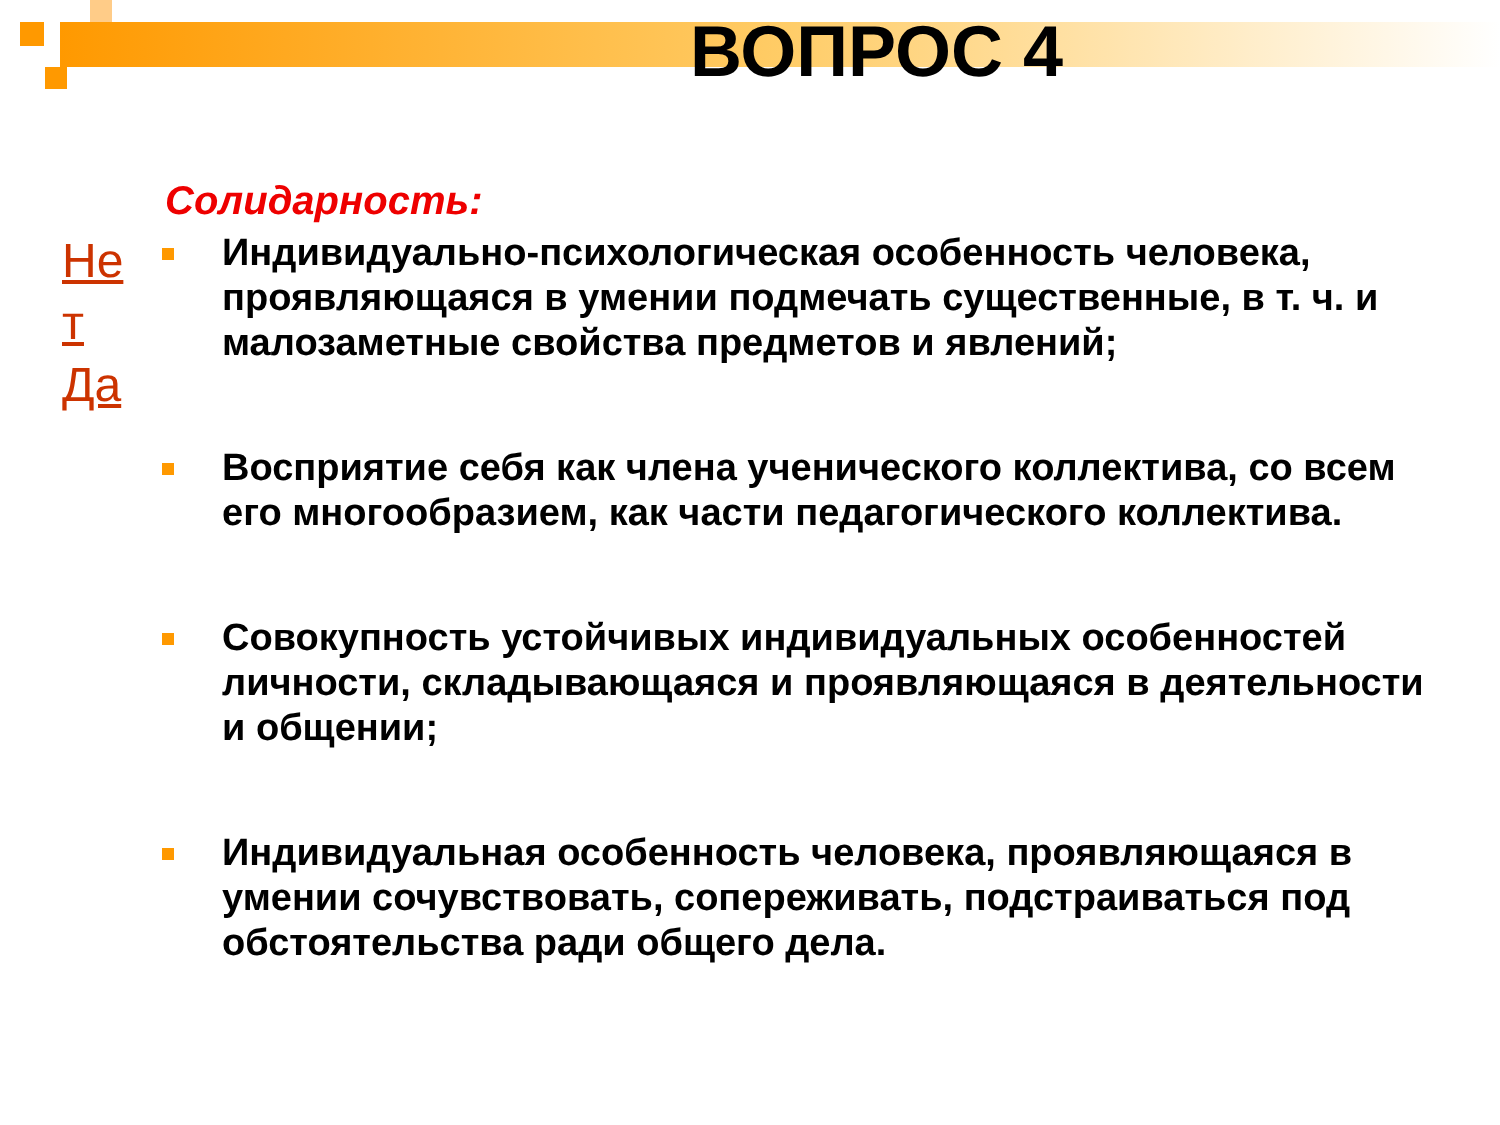ВОПРОС 4
Солидарность:
Не т
Да
Индивидуально-психологическая особенность человека, проявляющаяся в умении подмечать существенные, в т. ч. и малозаметные свойства предметов и явлений;
Восприятие себя как члена ученического коллектива, со всем его многообразием, как части педагогического коллектива.
Совокупность устойчивых индивидуальных особенностей личности, складывающаяся и проявляющаяся в деятельности и общении;
Индивидуальная особенность человека, проявляющаяся в умении сочувствовать, сопереживать, подстраиваться под обстоятельства ради общего дела.